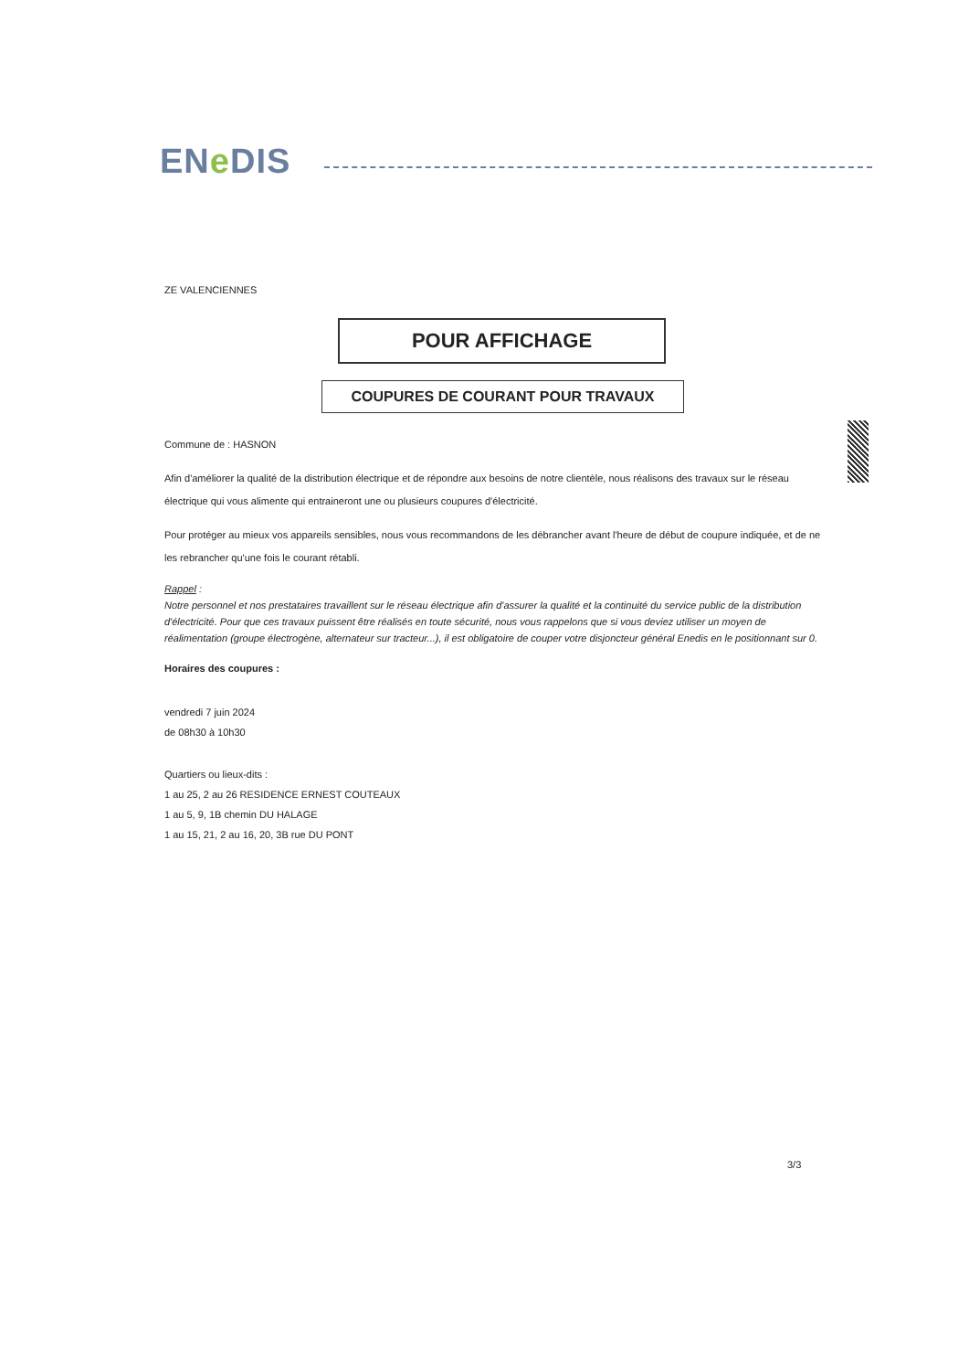ENe DIS
ZE VALENCIENNES
POUR AFFICHAGE
COUPURES DE COURANT POUR TRAVAUX
Commune de : HASNON
Afin d'améliorer la qualité de la distribution électrique et de répondre aux besoins de notre clientèle, nous réalisons des travaux sur le réseau électrique qui vous alimente qui entraineront une ou plusieurs coupures d'électricité.
Pour protéger au mieux vos appareils sensibles, nous vous recommandons de les débrancher avant l'heure de début de coupure indiquée, et de ne les rebrancher qu'une fois le courant rétabli.
Rappel :
Notre personnel et nos prestataires travaillent sur le réseau électrique afin d'assurer la qualité et la continuité du service public de la distribution d'électricité. Pour que ces travaux puissent être réalisés en toute sécurité, nous vous rappelons que si vous deviez utiliser un moyen de réalimentation (groupe électrogène, alternateur sur tracteur...), il est obligatoire de couper votre disjoncteur général Enedis en le positionnant sur 0.
Horaires des coupures :
vendredi 7 juin 2024
de 08h30 à 10h30
Quartiers ou lieux-dits :
1 au 25, 2 au 26 RESIDENCE ERNEST COUTEAUX
1 au 5, 9, 1B chemin DU HALAGE
1 au 15, 21, 2 au 16, 20, 3B rue DU PONT
3/3